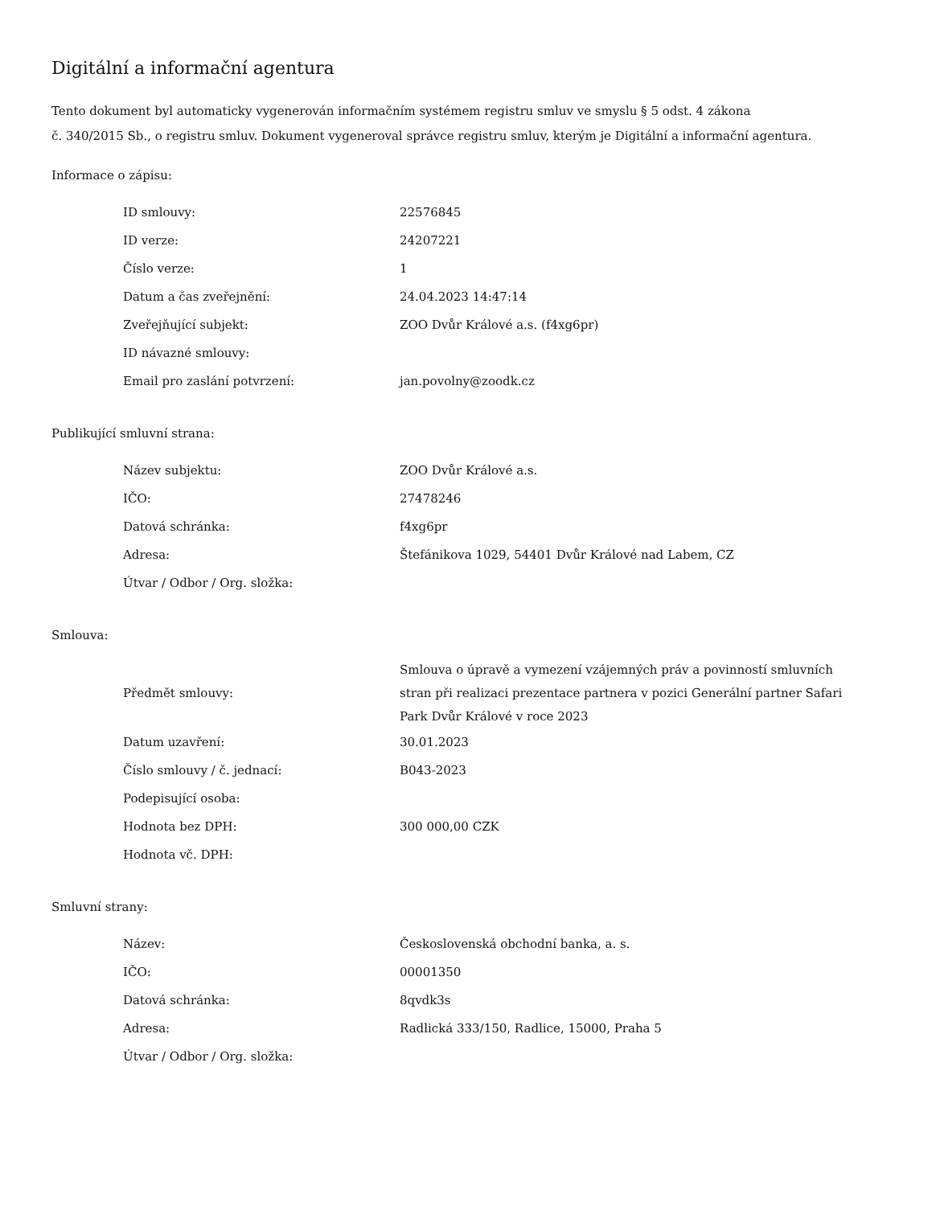Digitální a informační agentura
Tento dokument byl automaticky vygenerován informačním systémem registru smluv ve smyslu § 5 odst. 4 zákona
č. 340/2015 Sb., o registru smluv. Dokument vygeneroval správce registru smluv, kterým je Digitální a informační agentura.
Informace o zápisu:
| ID smlouvy: | 22576845 |
| ID verze: | 24207221 |
| Číslo verze: | 1 |
| Datum a čas zveřejnění: | 24.04.2023 14:47:14 |
| Zveřejňující subjekt: | ZOO Dvůr Králové a.s. (f4xg6pr) |
| ID návazné smlouvy: | |
| Email pro zaslání potvrzení: | jan.povolny@zoodk.cz |
Publikující smluvní strana:
| Název subjektu: | ZOO Dvůr Králové a.s. |
| IČO: | 27478246 |
| Datová schránka: | f4xg6pr |
| Adresa: | Štefánikova 1029, 54401 Dvůr Králové nad Labem, CZ |
| Útvar / Odbor / Org. složka: | |
Smlouva:
| Předmět smlouvy: | Smlouva o úpravě a vymezení vzájemných práv a povinností smluvních stran při realizaci prezentace partnera v pozici Generální partner Safari Park Dvůr Králové v roce 2023 |
| Datum uzavření: | 30.01.2023 |
| Číslo smlouvy / č. jednací: | B043-2023 |
| Podepisující osoba: | |
| Hodnota bez DPH: | 300 000,00 CZK |
| Hodnota vč. DPH: | |
Smluvní strany:
| Název: | Československá obchodní banka, a. s. |
| IČO: | 00001350 |
| Datová schránka: | 8qvdk3s |
| Adresa: | Radlická 333/150, Radlice, 15000, Praha 5 |
| Útvar / Odbor / Org. složka: | |